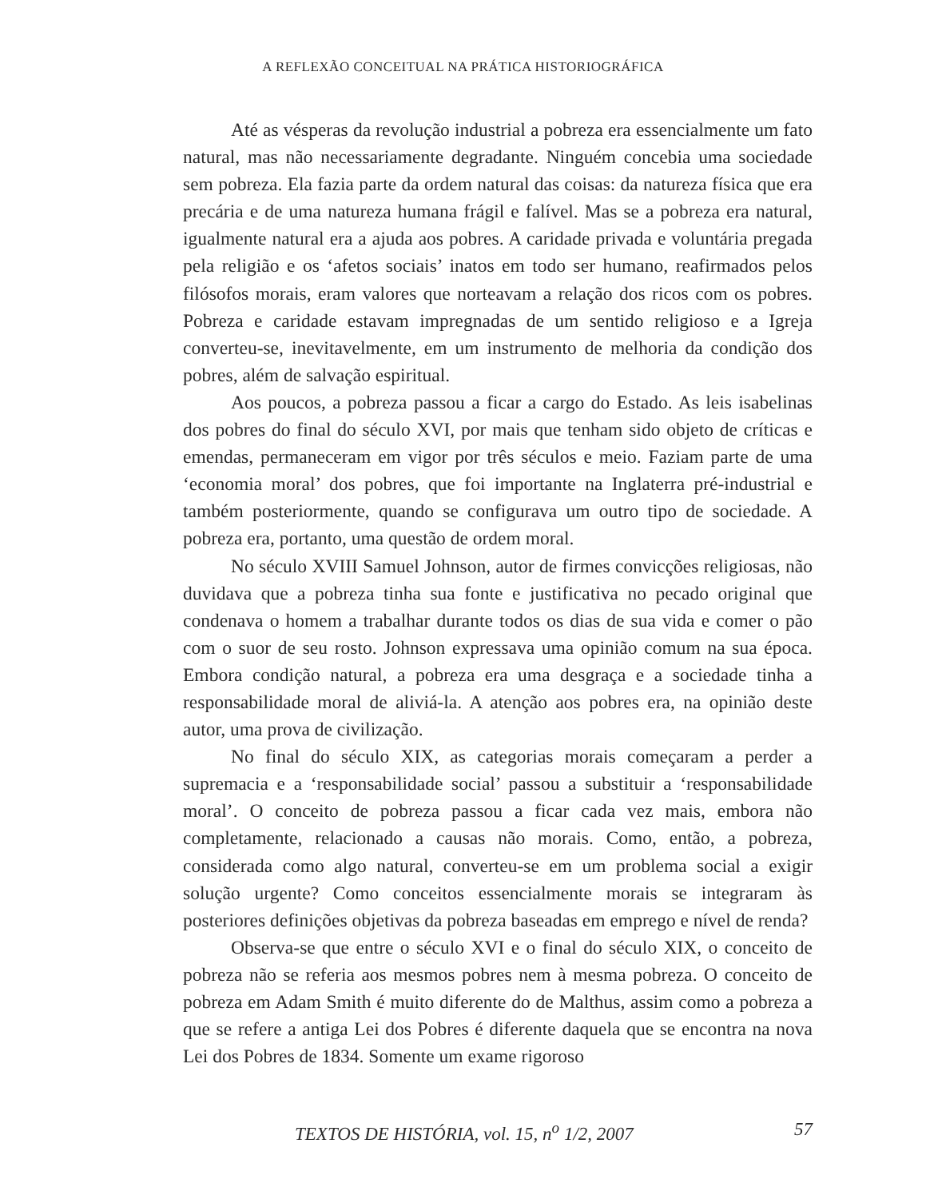A REFLEXÃO CONCEITUAL NA PRÁTICA HISTORIOGRÁFICA
Até as vésperas da revolução industrial a pobreza era essencialmente um fato natural, mas não necessariamente degradante. Ninguém concebia uma sociedade sem pobreza. Ela fazia parte da ordem natural das coisas: da natureza física que era precária e de uma natureza humana frágil e falível. Mas se a pobreza era natural, igualmente natural era a ajuda aos pobres. A caridade privada e voluntária pregada pela religião e os ‘afetos sociais’ inatos em todo ser humano, reafirmados pelos filósofos morais, eram valores que norteavam a relação dos ricos com os pobres. Pobreza e caridade estavam impregnadas de um sentido religioso e a Igreja converteu-se, inevitavelmente, em um instrumento de melhoria da condição dos pobres, além de salvação espiritual.
Aos poucos, a pobreza passou a ficar a cargo do Estado. As leis isabelinas dos pobres do final do século XVI, por mais que tenham sido objeto de críticas e emendas, permaneceram em vigor por três séculos e meio. Faziam parte de uma ‘economia moral’ dos pobres, que foi importante na Inglaterra pré-industrial e também posteriormente, quando se configurava um outro tipo de sociedade. A pobreza era, portanto, uma questão de ordem moral.
No século XVIII Samuel Johnson, autor de firmes convicções religiosas, não duvidava que a pobreza tinha sua fonte e justificativa no pecado original que condenava o homem a trabalhar durante todos os dias de sua vida e comer o pão com o suor de seu rosto. Johnson expressava uma opinião comum na sua época. Embora condição natural, a pobreza era uma desgraça e a sociedade tinha a responsabilidade moral de aliviá-la. A atenção aos pobres era, na opinião deste autor, uma prova de civilização.
No final do século XIX, as categorias morais começaram a perder a supremacia e a ‘responsabilidade social’ passou a substituir a ‘responsabilidade moral’. O conceito de pobreza passou a ficar cada vez mais, embora não completamente, relacionado a causas não morais. Como, então, a pobreza, considerada como algo natural, converteu-se em um problema social a exigir solução urgente? Como conceitos essencialmente morais se integraram às posteriores definições objetivas da pobreza baseadas em emprego e nível de renda?
Observa-se que entre o século XVI e o final do século XIX, o conceito de pobreza não se referia aos mesmos pobres nem à mesma pobreza. O conceito de pobreza em Adam Smith é muito diferente do de Malthus, assim como a pobreza a que se refere a antiga Lei dos Pobres é diferente daquela que se encontra na nova Lei dos Pobres de 1834. Somente um exame rigoroso
TEXTOS DE HISTÓRIA, vol. 15, n<sup>o</sup> 1/2, 2007 57